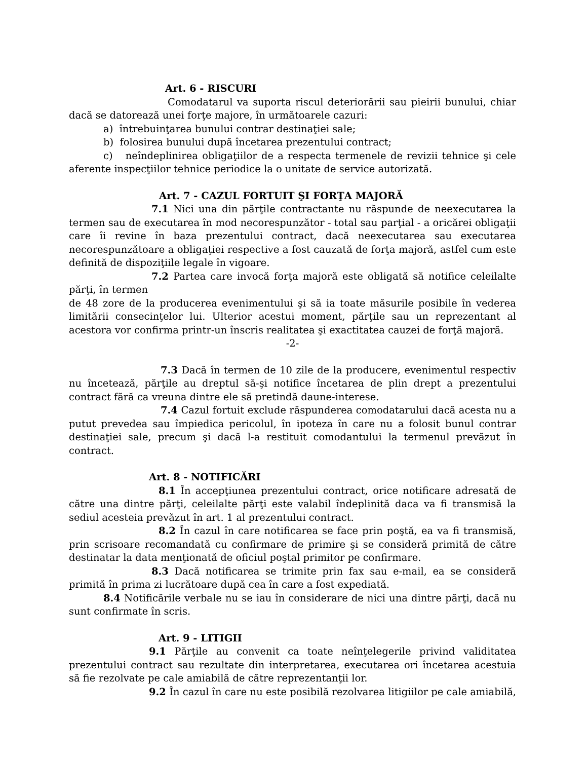Art. 6 - RISCURI
Comodatarul va suporta riscul deteriorării sau pieirii bunului, chiar dacă se datorează unei forţe majore, în următoarele cazuri:
a) întrebuinţarea bunului contrar destinaţiei sale;
b) folosirea bunului după încetarea prezentului contract;
c) neîndeplinirea obligaţiilor de a respecta termenele de revizii tehnice şi cele aferente inspecţiilor tehnice periodice la o unitate de service autorizată.
Art. 7 - CAZUL FORTUIT ŞI FORŢA MAJORĂ
7.1 Nici una din părţile contractante nu răspunde de neexecutarea la termen sau de executarea în mod necorespunzător - total sau parţial - a oricărei obligaţii care îi revine în baza prezentului contract, dacă neexecutarea sau executarea necorespunzătoare a obligaţiei respective a fost cauzată de forţa majoră, astfel cum este definită de dispoziţiile legale în vigoare.
7.2 Partea care invocă forţa majoră este obligată să notifice celeilalte părţi, în termen
de 48 zore de la producerea evenimentului şi să ia toate măsurile posibile în vederea limitării consecinţelor lui. Ulterior acestui moment, părţile sau un reprezentant al acestora vor confirma printr-un înscris realitatea şi exactitatea cauzei de forţă majoră.
-2-
7.3 Dacă în termen de 10 zile de la producere, evenimentul respectiv nu încetează, părţile au dreptul să-şi notifice încetarea de plin drept a prezentului contract fără ca vreuna dintre ele să pretindă daune-interese.
7.4 Cazul fortuit exclude răspunderea comodatarului dacă acesta nu a putut prevedea sau împiedica pericolul, în ipoteza în care nu a folosit bunul contrar destinaţiei sale, precum şi dacă l-a restituit comodantului la termenul prevăzut în contract.
Art. 8 - NOTIFICĂRI
8.1 În accepţiunea prezentului contract, orice notificare adresată de către una dintre părţi, celeilalte părţi este valabil îndeplinită daca va fi transmisă la sediul acesteia prevăzut în art. 1 al prezentului contract.
8.2 În cazul în care notificarea se face prin poştă, ea va fi transmisă, prin scrisoare recomandată cu confirmare de primire şi se consideră primită de către destinatar la data menţionată de oficiul poştal primitor pe confirmare.
8.3 Dacă notificarea se trimite prin fax sau e-mail, ea se consideră primită în prima zi lucrătoare după cea în care a fost expediată.
8.4 Notificările verbale nu se iau în considerare de nici una dintre părţi, dacă nu sunt confirmate în scris.
Art. 9 - LITIGII
9.1 Părţile au convenit ca toate neînţelegerile privind validitatea prezentului contract sau rezultate din interpretarea, executarea ori încetarea acestuia să fie rezolvate pe cale amiabilă de către reprezentanţii lor.
9.2 În cazul în care nu este posibilă rezolvarea litigiilor pe cale amiabilă,